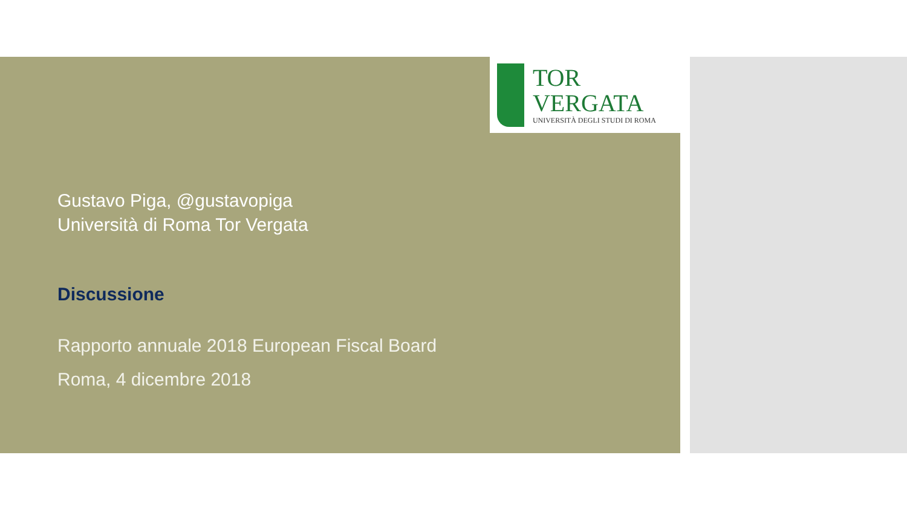TOR VERGATA
UNIVERSITÀ DEGLI STUDI DI ROMA
Gustavo Piga, @gustavopiga
Università di Roma Tor Vergata
Discussione
Rapporto annuale 2018 European Fiscal Board
Roma, 4 dicembre 2018